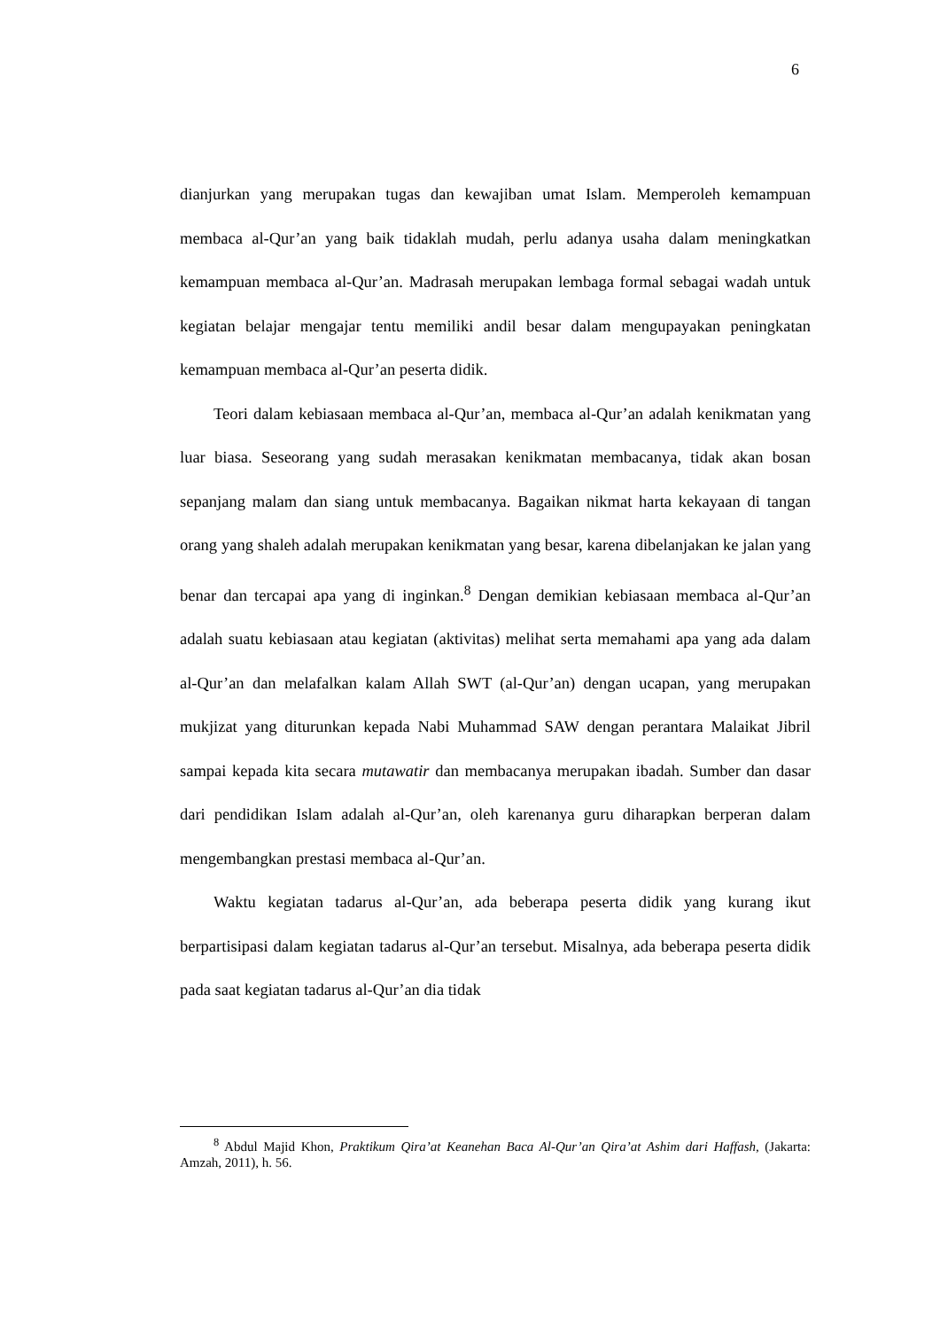6
dianjurkan yang merupakan tugas dan kewajiban umat Islam. Memperoleh kemampuan membaca al-Qur’an yang baik tidaklah mudah, perlu adanya usaha dalam meningkatkan kemampuan membaca al-Qur’an. Madrasah merupakan lembaga formal sebagai wadah untuk kegiatan belajar mengajar tentu memiliki andil besar dalam mengupayakan peningkatan kemampuan membaca al-Qur’an peserta didik.
Teori dalam kebiasaan membaca al-Qur’an, membaca al-Qur’an adalah kenikmatan yang luar biasa. Seseorang yang sudah merasakan kenikmatan membacanya, tidak akan bosan sepanjang malam dan siang untuk membacanya. Bagaikan nikmat harta kekayaan di tangan orang yang shaleh adalah merupakan kenikmatan yang besar, karena dibelanjakan ke jalan yang benar dan tercapai apa yang di inginkan.<sup>8</sup> Dengan demikian kebiasaan membaca al-Qur’an adalah suatu kebiasaan atau kegiatan (aktivitas) melihat serta memahami apa yang ada dalam al-Qur’an dan melafalkan kalam Allah SWT (al-Qur’an) dengan ucapan, yang merupakan mukjizat yang diturunkan kepada Nabi Muhammad SAW dengan perantara Malaikat Jibril sampai kepada kita secara mutawatir dan membacanya merupakan ibadah. Sumber dan dasar dari pendidikan Islam adalah al-Qur’an, oleh karenanya guru diharapkan berperan dalam mengembangkan prestasi membaca al-Qur’an.
Waktu kegiatan tadarus al-Qur’an, ada beberapa peserta didik yang kurang ikut berpartisipasi dalam kegiatan tadarus al-Qur’an tersebut. Misalnya, ada beberapa peserta didik pada saat kegiatan tadarus al-Qur’an dia tidak
<sup>8</sup> Abdul Majid Khon, Praktikum Qira’at Keanehan Baca Al-Qur’an Qira’at Ashim dari Haffash, (Jakarta: Amzah, 2011), h. 56.